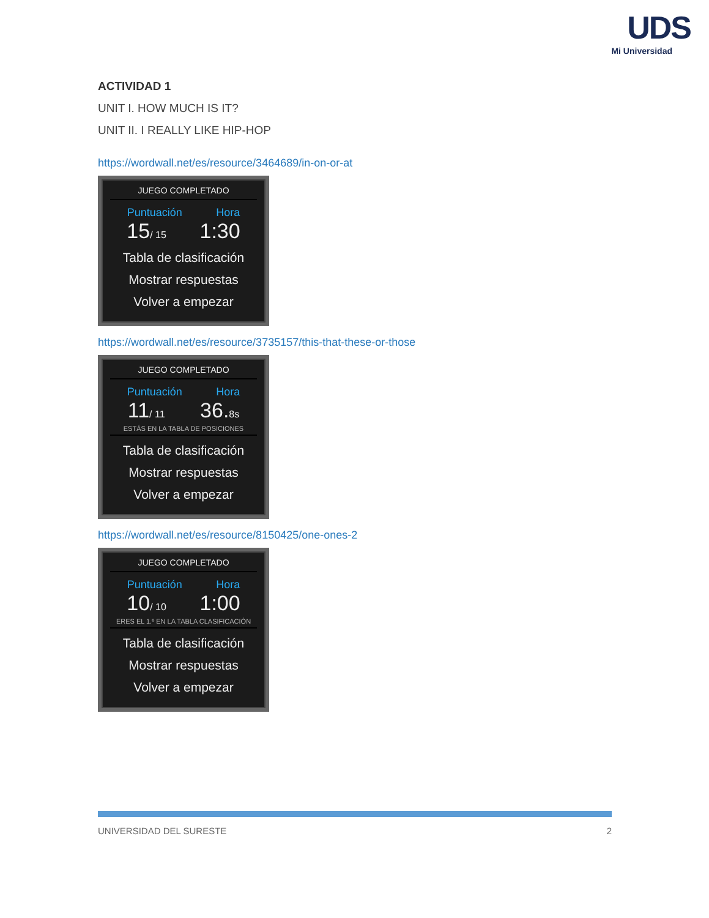UDS
Mi Universidad
ACTIVIDAD 1
UNIT I. HOW MUCH IS IT?
UNIT II. I REALLY LIKE HIP-HOP
https://wordwall.net/es/resource/3464689/in-on-or-at
JUEGO COMPLETADO
Puntuación Hora
15/ 15 1:30
Tabla de clasificación
Mostrar respuestas
Volver a empezar
https://wordwall.net/es/resource/3735157/this-that-these-or-those
JUEGO COMPLETADO
Puntuación Hora
11/ 11 36.8s
ESTÁS EN LA TABLA DE POSICIONES
Tabla de clasificación
Mostrar respuestas
Volver a empezar
https://wordwall.net/es/resource/8150425/one-ones-2
JUEGO COMPLETADO
Puntuación Hora
10/ 10 1:00
ERES EL 1.º EN LA TABLA CLASIFICACIÓN
Tabla de clasificación
Mostrar respuestas
Volver a empezar
UNIVERSIDAD DEL SURESTE 2